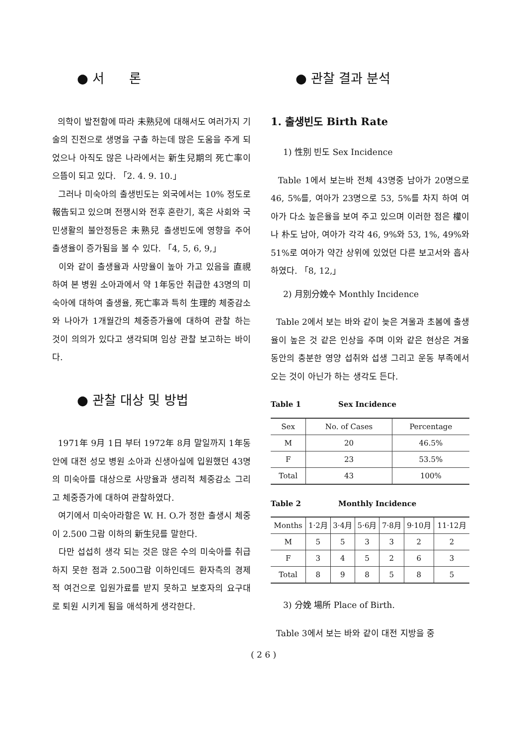● 서 론
의학이 발전함에 따라 未熟兒에 대해서도 여러가지 기술의 진전으로 생명을 구출 하는데 많은 도움을 주게 되었으나 아직도 많은 나라에서는 新生兒期의 死亡率이 으뜸이 되고 있다. 「2. 4. 9. 10.」
그러나 미숙아의 출생빈도는 외국에서는 10% 정도로 報告되고 있으며 전쟁시와 전후 혼란기, 혹은 사회와 국민생활의 불안정등은 未熟兒 출생빈도에 영향을 주어 출생율이 증가됨을 볼 수 있다. 「4, 5, 6, 9,」
이와 같이 출생율과 사망율이 높아 가고 있음을 直視하여 본 병원 소아과에서 약 1年동안 취급한 43명의 미숙아에 대하여 출생율, 死亡率과 특히 生理的 체중감소와 나아가 1개월간의 체중증가율에 대하여 관찰 하는 것이 의의가 있다고 생각되며 임상 관찰 보고하는 바이다.
● 관찰 대상 및 방법
1971年 9月 1日 부터 1972年 8月 말일까지 1年동안에 대전 성모 병원 소아과 신생아실에 입원했던 43명의 미숙아를 대상으로 사망율과 생리적 체중감소 그리고 체중증가에 대하여 관찰하였다.
여기에서 미숙아라함은 W. H. O.가 정한 출생시 체중이 2.500 그람 이하의 新生兒를 말한다.
다만 섭섭히 생각 되는 것은 많은 수의 미숙아를 취급하지 못한 점과 2.500그람 이하인데드 환자측의 경제적 여건으로 입원가료를 받지 못하고 보호자의 요구대로 퇴원 시키게 됨을 애석하게 생각한다.
● 관찰 결과 분석
1. 출생빈도 Birth Rate
1) 性別 빈도 Sex Incidence
Table 1에서 보는바 전체 43명중 남아가 20명으로 46, 5%를, 여아가 23명으로 53, 5%를 차지 하여 여아가 다소 높은율을 보여 주고 있으며 이러한 점은 權이나 朴도 남아, 여아가 각각 46, 9%와 53, 1%, 49%와 51%로 여아가 약간 상위에 있었던 다른 보고서와 흡사하였다. 「8, 12,」
2) 月別分娩수 Monthly Incidence
Table 2에서 보는 바와 같이 늦은 겨울과 초봄에 출생율이 높은 것 같은 인상을 주며 이와 같은 현상은 겨울동안의 충분한 영양 섭취와 섭생 그리고 운동 부족에서 오는 것이 아닌가 하는 생각도 든다.
Table 1 Sex Incidence
| Sex | No. of Cases | Percentage |
| --- | --- | --- |
| M | 20 | 46.5% |
| F | 23 | 53.5% |
| Total | 43 | 100% |
Table 2 Monthly Incidence
| Months | 1·2月 | 3·4月 | 5·6月 | 7·8月 | 9·10月 | 11·12月 |
| --- | --- | --- | --- | --- | --- | --- |
| M | 5 | 5 | 3 | 3 | 2 | 2 |
| F | 3 | 4 | 5 | 2 | 6 | 3 |
| Total | 8 | 9 | 8 | 5 | 8 | 5 |
3) 分娩 場所 Place of Birth.
Table 3에서 보는 바와 같이 대전 지방을 중
( 2 6 )